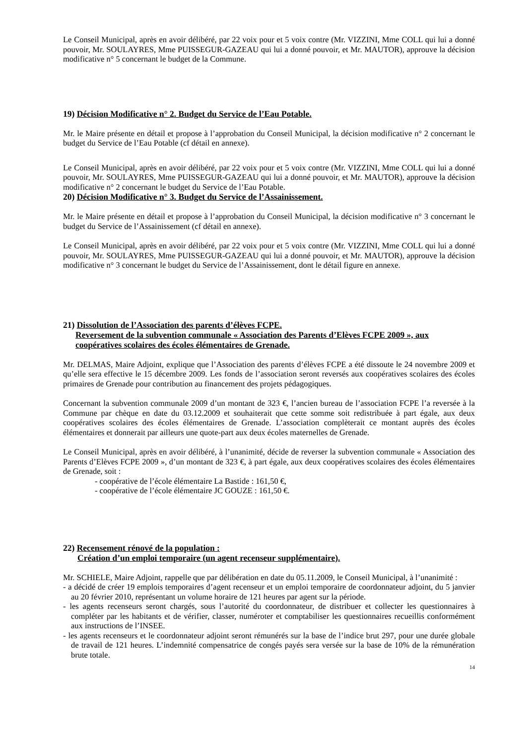Le Conseil Municipal, après en avoir délibéré, par 22 voix pour et 5 voix contre (Mr. VIZZINI, Mme COLL qui lui a donné pouvoir, Mr. SOULAYRES, Mme PUISSEGUR-GAZEAU qui lui a donné pouvoir, et Mr. MAUTOR), approuve la décision modificative n° 5 concernant le budget de la Commune.
19) Décision Modificative n° 2. Budget du Service de l’Eau Potable.
Mr. le Maire présente en détail et propose à l’approbation du Conseil Municipal, la décision modificative n° 2 concernant le budget du Service de l’Eau Potable (cf détail en annexe).
Le Conseil Municipal, après en avoir délibéré, par 22 voix pour et 5 voix contre (Mr. VIZZINI, Mme COLL qui lui a donné pouvoir, Mr. SOULAYRES, Mme PUISSEGUR-GAZEAU qui lui a donné pouvoir, et Mr. MAUTOR), approuve la décision modificative n° 2 concernant le budget du Service de l’Eau Potable.
20) Décision Modificative n° 3. Budget du Service de l’Assainissement.
Mr. le Maire présente en détail et propose à l’approbation du Conseil Municipal, la décision modificative n° 3 concernant le budget du Service de l’Assainissement (cf détail en annexe).
Le Conseil Municipal, après en avoir délibéré, par 22 voix pour et 5 voix contre (Mr. VIZZINI, Mme COLL qui lui a donné pouvoir, Mr. SOULAYRES, Mme PUISSEGUR-GAZEAU qui lui a donné pouvoir, et Mr. MAUTOR), approuve la décision modificative n° 3 concernant le budget du Service de l’Assainissement, dont le détail figure en annexe.
21) Dissolution de l’Association des parents d’élèves FCPE.
Reversement de la subvention communale « Association des Parents d’Elèves FCPE 2009 », aux coopératives scolaires des écoles élémentaires de Grenade.
Mr. DELMAS, Maire Adjoint, explique que l’Association des parents d’élèves FCPE a été dissoute le 24 novembre 2009 et qu’elle sera effective le 15 décembre 2009. Les fonds de l’association seront reversés aux coopératives scolaires des écoles primaires de Grenade pour contribution au financement des projets pédagogiques.
Concernant la subvention communale 2009 d’un montant de 323 €, l’ancien bureau de l’association FCPE l’a reversée à la Commune par chèque en date du 03.12.2009 et souhaiterait que cette somme soit redistribuée à part égale, aux deux coopératives scolaires des écoles élémentaires de Grenade. L’association complèterait ce montant auprès des écoles élémentaires et donnerait par ailleurs une quote-part aux deux écoles maternelles de Grenade.
Le Conseil Municipal, après en avoir délibéré, à l’unanimité, décide de reverser la subvention communale « Association des Parents d’Elèves FCPE 2009 », d’un montant de 323 €, à part égale, aux deux coopératives scolaires des écoles élémentaires de Grenade, soit :
- coopérative de l’école élémentaire La Bastide : 161,50 €,
- coopérative de l’école élémentaire JC GOUZE : 161,50 €.
22) Recensement rénové de la population :
Création d’un emploi temporaire (un agent recenseur supplémentaire).
Mr. SCHIELE, Maire Adjoint, rappelle que par délibération en date du 05.11.2009, le Conseil Municipal, à l’unanimité :
- a décidé de créer 19 emplois temporaires d’agent recenseur et un emploi temporaire de coordonnateur adjoint, du 5 janvier au 20 février 2010, représentant un volume horaire de 121 heures par agent sur la période.
- les agents recenseurs seront chargés, sous l’autorité du coordonnateur, de distribuer et collecter les questionnaires à compléter par les habitants et de vérifier, classer, numéroter et comptabiliser les questionnaires recueillis conformément aux instructions de l’INSEE.
- les agents recenseurs et le coordonnateur adjoint seront rémunérés sur la base de l’indice brut 297, pour une durée globale de travail de 121 heures. L’indemnité compensatrice de congés payés sera versée sur la base de 10% de la rémunération brute totale.
14